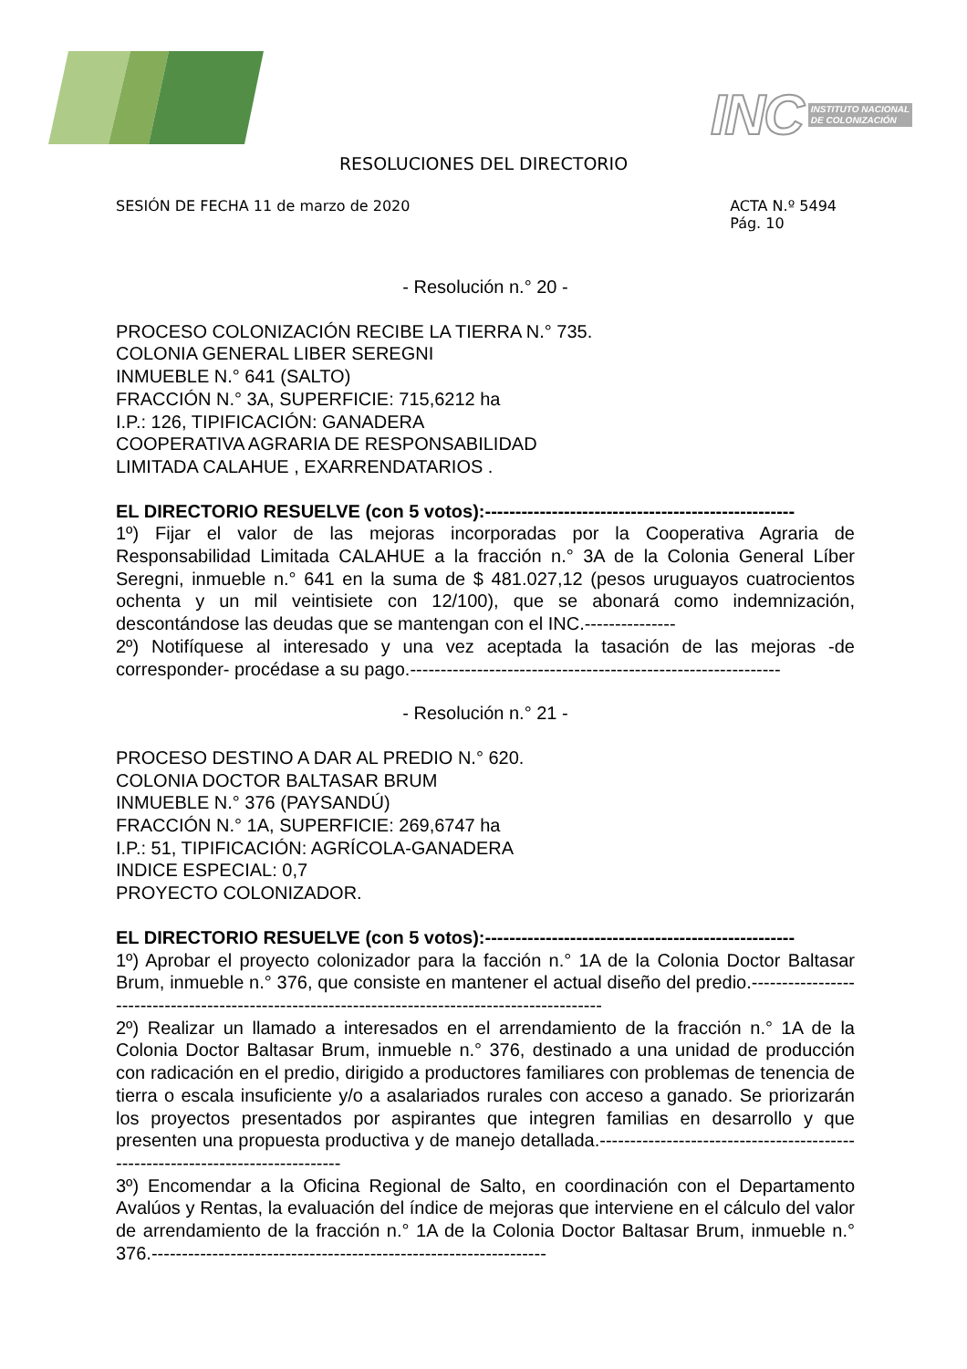INC INSTITUTO NACIONAL
DE COLONIZACIÓN
RESOLUCIONES DEL DIRECTORIO
SESIÓN DE FECHA 11 de marzo de 2020 ACTA N.º 5494
Pág. 10
- Resolución n.° 20 -
PROCESO COLONIZACIÓN RECIBE LA TIERRA N.° 735.
COLONIA GENERAL LIBER SEREGNI
INMUEBLE N.° 641 (SALTO)
FRACCIÓN N.° 3A, SUPERFICIE: 715,6212 ha
I.P.: 126, TIPIFICACIÓN: GANADERA
COOPERATIVA AGRARIA DE RESPONSABILIDAD
LIMITADA CALAHUE , EXARRENDATARIOS .
EL DIRECTORIO RESUELVE (con 5 votos):---------------------------------------------------
1º) Fijar el valor de las mejoras incorporadas por la Cooperativa Agraria de Responsabilidad Limitada CALAHUE a la fracción n.° 3A de la Colonia General Líber Seregni, inmueble n.° 641 en la suma de $ 481.027,12 (pesos uruguayos cuatrocientos ochenta y un mil veintisiete con 12/100), que se abonará como indemnización, descontándose las deudas que se mantengan con el INC.---------------
2º) Notifíquese al interesado y una vez aceptada la tasación de las mejoras -de corresponder- procédase a su pago.-------------------------------------------------------------
- Resolución n.° 21 -
PROCESO DESTINO A DAR AL PREDIO N.° 620.
COLONIA DOCTOR BALTASAR BRUM
INMUEBLE N.° 376 (PAYSANDÚ)
FRACCIÓN N.° 1A, SUPERFICIE: 269,6747 ha
I.P.: 51, TIPIFICACIÓN: AGRÍCOLA-GANADERA
INDICE ESPECIAL: 0,7
PROYECTO COLONIZADOR.
EL DIRECTORIO RESUELVE (con 5 votos):---------------------------------------------------
1º) Aprobar el proyecto colonizador para la facción n.° 1A de la Colonia Doctor Baltasar Brum, inmueble n.° 376, que consiste en mantener el actual diseño del predio.-------------------------------------------------------------------------------------------------
2º) Realizar un llamado a interesados en el arrendamiento de la fracción n.° 1A de la Colonia Doctor Baltasar Brum, inmueble n.° 376, destinado a una unidad de producción con radicación en el predio, dirigido a productores familiares con problemas de tenencia de tierra o escala insuficiente y/o a asalariados rurales con acceso a ganado. Se priorizarán los proyectos presentados por aspirantes que integren familias en desarrollo y que presenten una propuesta productiva y de manejo detallada.-------------------------------------------------------------------------------
3º) Encomendar a la Oficina Regional de Salto, en coordinación con el Departamento Avalúos y Rentas, la evaluación del índice de mejoras que interviene en el cálculo del valor de arrendamiento de la fracción n.° 1A de la Colonia Doctor Baltasar Brum, inmueble n.° 376.-----------------------------------------------------------------